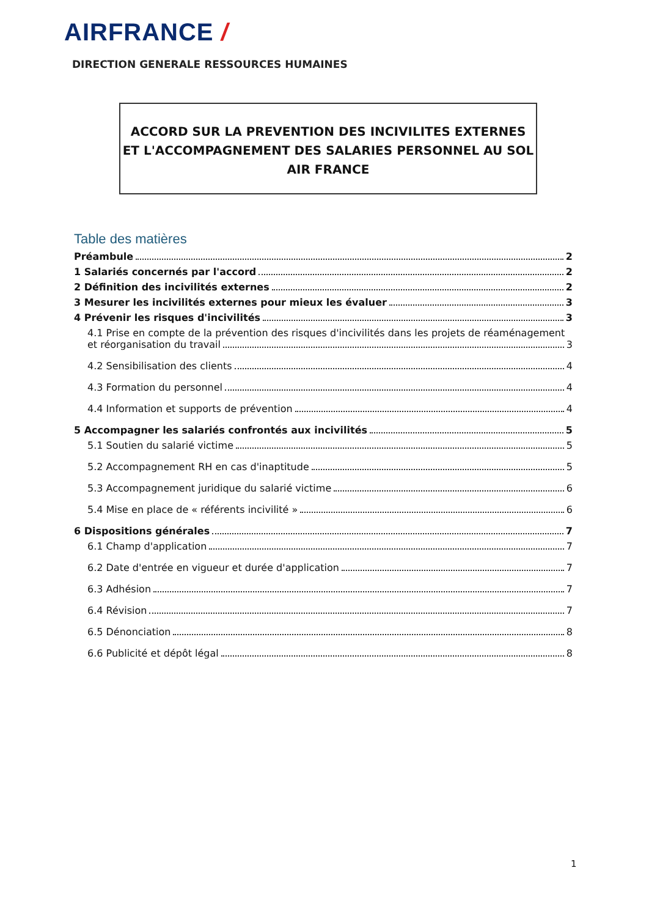AIRFRANCE /
DIRECTION GENERALE RESSOURCES HUMAINES
ACCORD SUR LA PREVENTION DES INCIVILITES EXTERNES
ET L'ACCOMPAGNEMENT DES SALARIES PERSONNEL AU SOL
AIR FRANCE
Table des matières
Préambule 2
1 Salariés concernés par l'accord 2
2 Définition des incivilités externes 2
3 Mesurer les incivilités externes pour mieux les évaluer 3
4 Prévenir les risques d'incivilités 3
4.1 Prise en compte de la prévention des risques d'incivilités dans les projets de réaménagement
et réorganisation du travail 3
4.2 Sensibilisation des clients 4
4.3 Formation du personnel 4
4.4 Information et supports de prévention 4
5 Accompagner les salariés confrontés aux incivilités 5
5.1 Soutien du salarié victime 5
5.2 Accompagnement RH en cas d'inaptitude 5
5.3 Accompagnement juridique du salarié victime 6
5.4 Mise en place de « référents incivilité » 6
6 Dispositions générales 7
6.1 Champ d'application 7
6.2 Date d'entrée en vigueur et durée d'application 7
6.3 Adhésion 7
6.4 Révision 7
6.5 Dénonciation 8
6.6 Publicité et dépôt légal 8
1